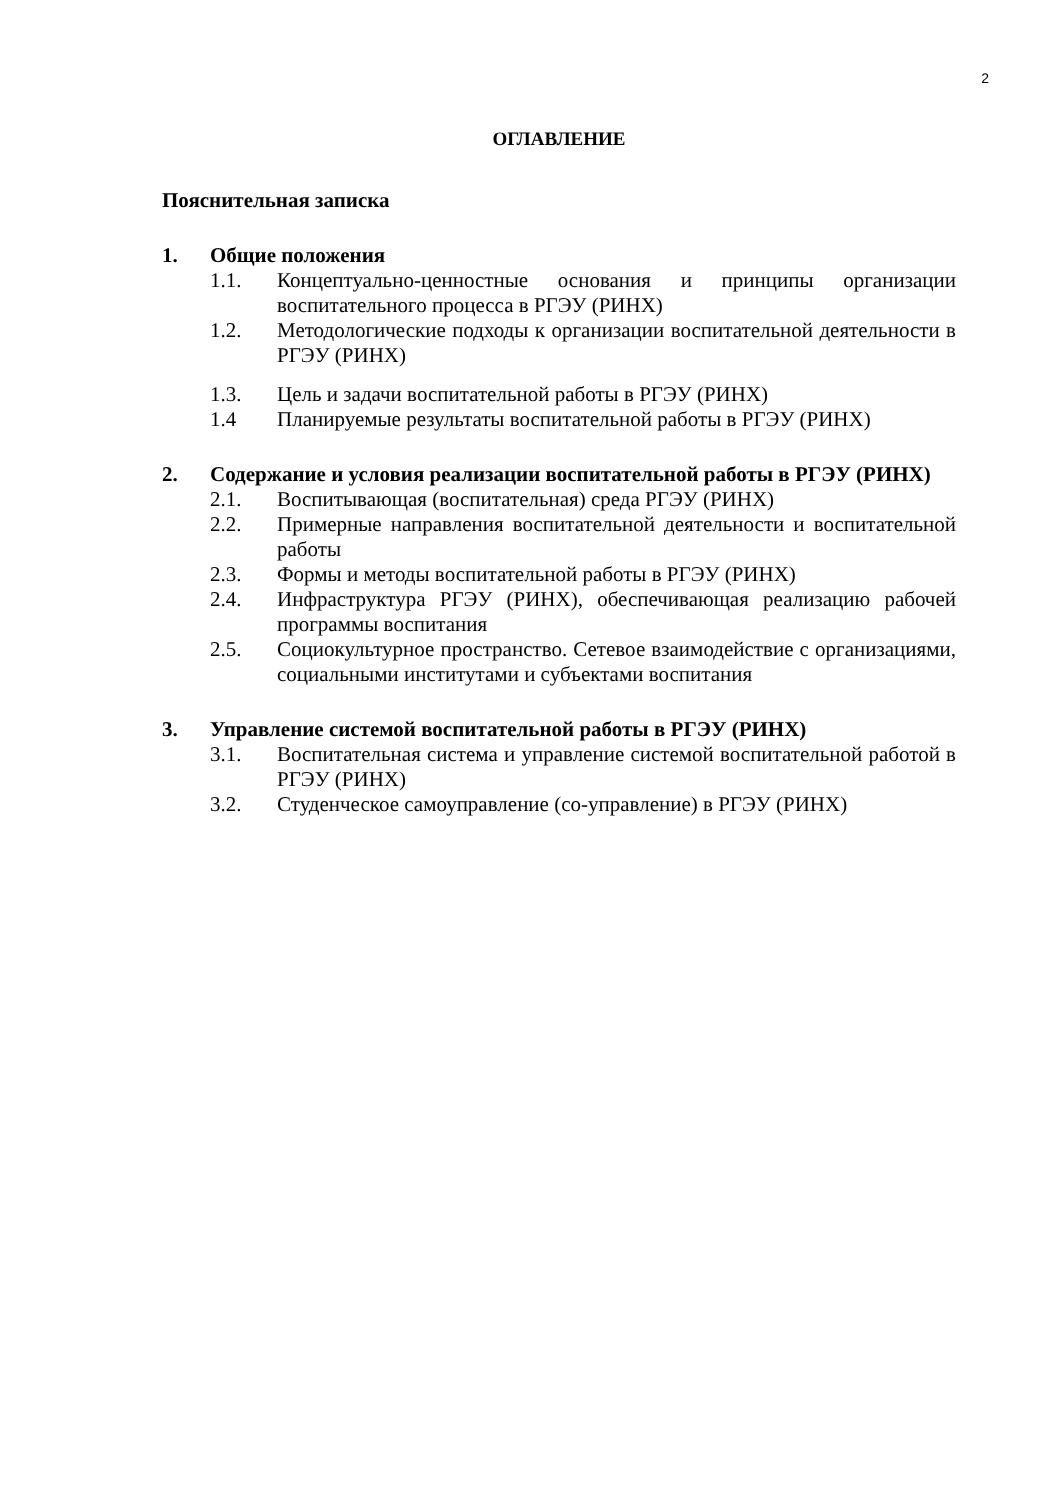2
ОГЛАВЛЕНИЕ
Пояснительная записка
1. Общие положения
1.1. Концептуально-ценностные основания и принципы организации воспитательного процесса в РГЭУ (РИНХ)
1.2. Методологические подходы к организации воспитательной деятельности в РГЭУ (РИНХ)
1.3. Цель и задачи воспитательной работы в РГЭУ (РИНХ)
1.4 Планируемые результаты воспитательной работы в РГЭУ (РИНХ)
2. Содержание и условия реализации воспитательной работы в РГЭУ (РИНХ)
2.1. Воспитывающая (воспитательная) среда РГЭУ (РИНХ)
2.2. Примерные направления воспитательной деятельности и воспитательной работы
2.3. Формы и методы воспитательной работы в РГЭУ (РИНХ)
2.4. Инфраструктура РГЭУ (РИНХ), обеспечивающая реализацию рабочей программы воспитания
2.5. Социокультурное пространство. Сетевое взаимодействие с организациями, социальными институтами и субъектами воспитания
3. Управление системой воспитательной работы в РГЭУ (РИНХ)
3.1. Воспитательная система и управление системой воспитательной работой в РГЭУ (РИНХ)
3.2. Студенческое самоуправление (со-управление) в РГЭУ (РИНХ)